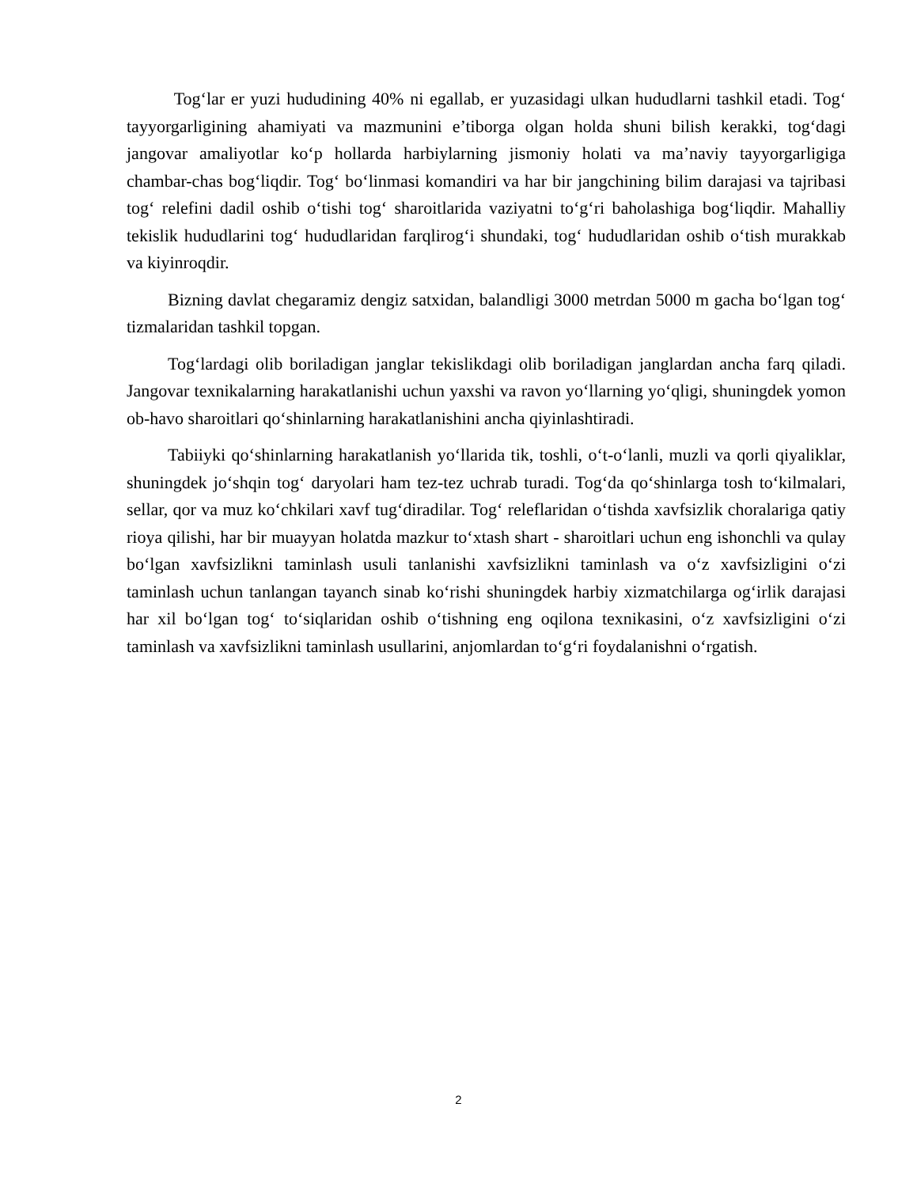Tog‘lar er yuzi hududining 40% ni egallab, er yuzasidagi ulkan hududlarni tashkil etadi. Tog‘ tayyorgarligining ahamiyati va mazmunini e’tiborga olgan holda shuni bilish kerakki, tog‘dagi jangovar amaliyotlar ko‘p hollarda harbiylarning jismoniy holati va ma’naviy tayyorgarligiga chambar-chas bog‘liqdir. Tog‘ bo‘linmasi komandiri va har bir jangchining bilim darajasi va tajribasi tog‘ relefini dadil oshib o‘tishi tog‘ sharoitlarida vaziyatni to‘g‘ri baholashiga bog‘liqdir. Mahalliy tekislik hududlarini tog‘ hududlaridan farqlirog‘i shundaki, tog‘ hududlaridan oshib o‘tish murakkab va kiyinroqdir.
Bizning davlat chegaramiz dengiz satxidan, balandligi 3000 metrdan 5000 m gacha bo‘lgan tog‘ tizmalaridan tashkil topgan.
Tog‘lardagi olib boriladigan janglar tekislikdagi olib boriladigan janglardan ancha farq qiladi. Jangovar texnikalarning harakatlanishi uchun yaxshi va ravon yo‘llarning yo‘qligi, shuningdek yomon ob-havo sharoitlari qo‘shinlarning harakatlanishini ancha qiyinlashtiradi.
Tabiiyki qo‘shinlarning harakatlanish yo‘llarida tik, toshli, o‘t-o‘lanli, muzli va qorli qiyaliklar, shuningdek jo‘shqin tog‘ daryolari ham tez-tez uchrab turadi. Tog‘da qo‘shinlarga tosh to‘kilmalari, sellar, qor va muz ko‘chkilari xavf tug‘diradilar. Tog‘ releflaridan o‘tishda xavfsizlik choralariga qatiy rioya qilishi, har bir muayyan holatda mazkur to‘xtash shart - sharoitlari uchun eng ishonchli va qulay bo‘lgan xavfsizlikni taminlash usuli tanlanishi xavfsizlikni taminlash va o‘z xavfsizligini o‘zi taminlash uchun tanlangan tayanch sinab ko‘rishi shuningdek harbiy xizmatchilarga og‘irlik darajasi har xil bo‘lgan tog‘ to‘siqlaridan oshib o‘tishning eng oqilona texnikasini, o‘z xavfsizligini o‘zi taminlash va xavfsizlikni taminlash usullarini, anjomlardan to‘g‘ri foydalanishni o‘rgatish.
2